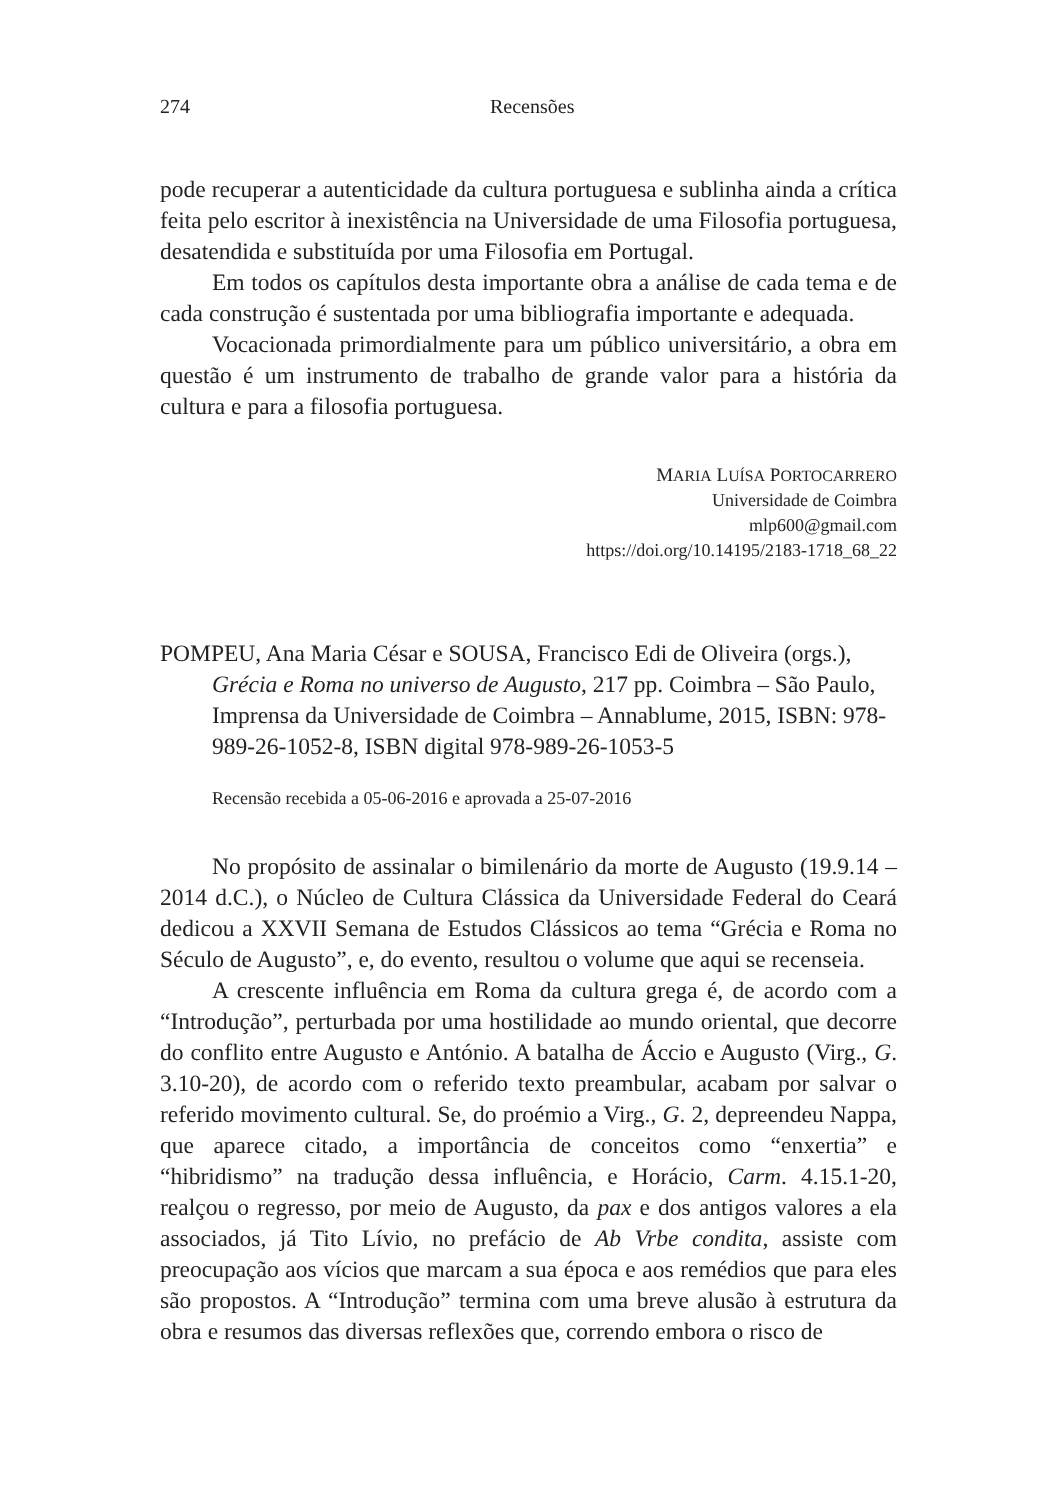274 Recensões
pode recuperar a autenticidade da cultura portuguesa e sublinha ainda a crítica feita pelo escritor à inexistência na Universidade de uma Filosofia portuguesa, desatendida e substituída por uma Filosofia em Portugal.
Em todos os capítulos desta importante obra a análise de cada tema e de cada construção é sustentada por uma bibliografia importante e adequada.
Vocacionada primordialmente para um público universitário, a obra em questão é um instrumento de trabalho de grande valor para a história da cultura e para a filosofia portuguesa.
MARIA LUÍSA PORTOCARRERO
Universidade de Coimbra
mlp600@gmail.com
https://doi.org/10.14195/2183-1718_68_22
POMPEU, Ana Maria César e SOUSA, Francisco Edi de Oliveira (orgs.), Grécia e Roma no universo de Augusto, 217 pp. Coimbra – São Paulo, Imprensa da Universidade de Coimbra – Annablume, 2015, ISBN: 978-989-26-1052-8, ISBN digital 978-989-26-1053-5
Recensão recebida a 05-06-2016 e aprovada a 25-07-2016
No propósito de assinalar o bimilenário da morte de Augusto (19.9.14 – 2014 d.C.), o Núcleo de Cultura Clássica da Universidade Federal do Ceará dedicou a XXVII Semana de Estudos Clássicos ao tema “Grécia e Roma no Século de Augusto”, e, do evento, resultou o volume que aqui se recenseia.
A crescente influência em Roma da cultura grega é, de acordo com a “Introdução”, perturbada por uma hostilidade ao mundo oriental, que decorre do conflito entre Augusto e António. A batalha de Áccio e Augusto (Virg., G. 3.10-20), de acordo com o referido texto preambular, acabam por salvar o referido movimento cultural. Se, do proémio a Virg., G. 2, depreendeu Nappa, que aparece citado, a importância de conceitos como “enxertia” e “hibridismo” na tradução dessa influência, e Horácio, Carm. 4.15.1-20, realçou o regresso, por meio de Augusto, da pax e dos antigos valores a ela associados, já Tito Lívio, no prefácio de Ab Vrbe condita, assiste com preocupação aos vícios que marcam a sua época e aos remédios que para eles são propostos. A “Introdução” termina com uma breve alusão à estrutura da obra e resumos das diversas reflexões que, correndo embora o risco de